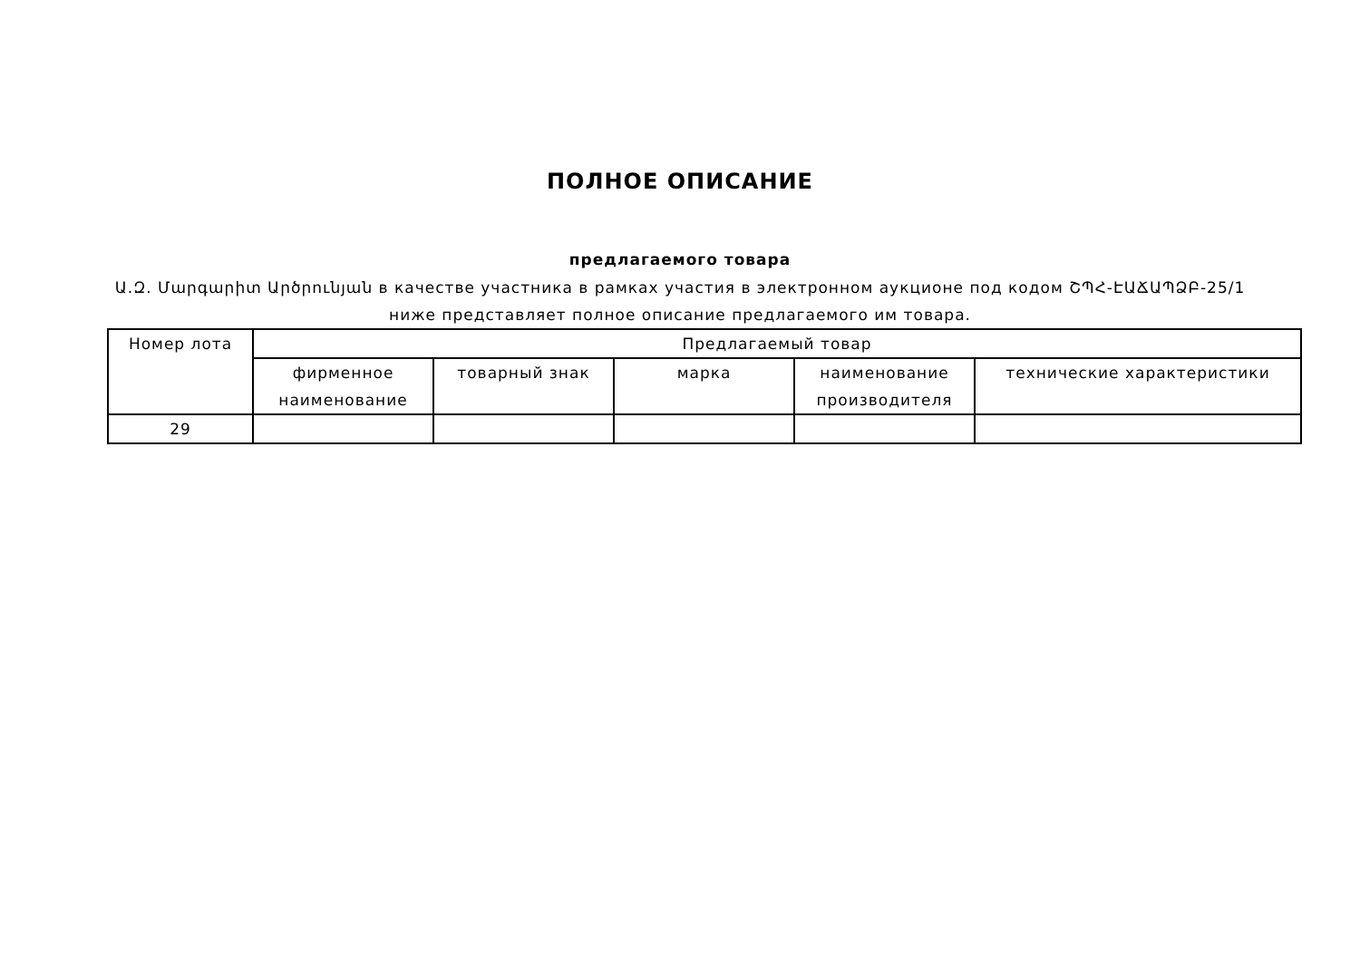ПОЛНОЕ ОПИСАНИЕ
предлагаемого товара
Ա.Զ. Մարգարիտ Արծրունյան в качестве участника в рамках участия в электронном аукционе под кодом ՇՊՀ-ԷԱՃԱՊՁԲ-25/1
ниже представляет полное описание предлагаемого им товара.
| Номер лота | Предлагаемый товар | | | | |
| --- | --- | --- | --- | --- | --- |
| | фирменное наименование | товарный знак | марка | наименование производителя | технические характеристики |
| 29 | | | | | |